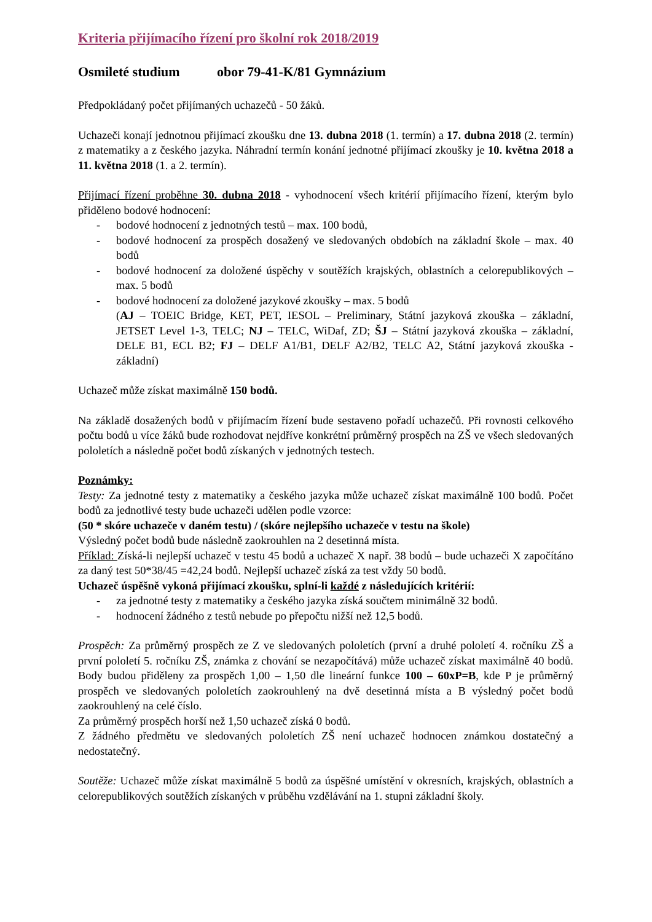Kriteria přijímacího řízení pro školní rok 2018/2019
Osmileté studium obor 79-41-K/81 Gymnázium
Předpokládaný počet přijímaných uchazečů - 50 žáků.
Uchazeči konají jednotnou přijímací zkoušku dne 13. dubna 2018 (1. termín) a 17. dubna 2018 (2. termín) z matematiky a z českého jazyka. Náhradní termín konání jednotné přijímací zkoušky je 10. května 2018 a 11. května 2018 (1. a 2. termín).
Přijímací řízení proběhne 30. dubna 2018 - vyhodnocení všech kritérií přijímacího řízení, kterým bylo přiděleno bodové hodnocení:
- bodové hodnocení z jednotných testů – max. 100 bodů,
- bodové hodnocení za prospěch dosažený ve sledovaných obdobích na základní škole – max. 40 bodů
- bodové hodnocení za doložené úspěchy v soutěžích krajských, oblastních a celorepublikových – max. 5 bodů
- bodové hodnocení za doložené jazykové zkoušky – max. 5 bodů
(AJ – TOEIC Bridge, KET, PET, IESOL – Preliminary, Státní jazyková zkouška – základní, JETSET Level 1-3, TELC; NJ – TELC, WiDaf, ZD; ŠJ – Státní jazyková zkouška – základní, DELE B1, ECL B2; FJ – DELF A1/B1, DELF A2/B2, TELC A2, Státní jazyková zkouška - základní)
Uchazeč může získat maximálně 150 bodů.
Na základě dosažených bodů v přijímacím řízení bude sestaveno pořadí uchazečů. Při rovnosti celkového počtu bodů u více žáků bude rozhodovat nejdříve konkrétní průměrný prospěch na ZŠ ve všech sledovaných pololetích a následně počet bodů získaných v jednotných testech.
Poznámky:
Testy: Za jednotné testy z matematiky a českého jazyka může uchazeč získat maximálně 100 bodů. Počet bodů za jednotlivé testy bude uchazeči udělen podle vzorce:
(50 * skóre uchazeče v daném testu) / (skóre nejlepšího uchazeče v testu na škole)
Výsledný počet bodů bude následně zaokrouhlen na 2 desetinná místa.
Příklad: Získá-li nejlepší uchazeč v testu 45 bodů a uchazeč X např. 38 bodů – bude uchazeči X započítáno za daný test 50*38/45 =42,24 bodů. Nejlepší uchazeč získá za test vždy 50 bodů.
Uchazeč úspěšně vykoná přijímací zkoušku, splní-li každé z následujících kritérií:
- za jednotné testy z matematiky a českého jazyka získá součtem minimálně 32 bodů.
- hodnocení žádného z testů nebude po přepočtu nižší než 12,5 bodů.
Prospěch: Za průměrný prospěch ze Z ve sledovaných pololetích (první a druhé pololetí 4. ročníku ZŠ a první pololetí 5. ročníku ZŠ, známka z chování se nezapočítává) může uchazeč získat maximálně 40 bodů. Body budou přiděleny za prospěch 1,00 – 1,50 dle lineární funkce 100 – 60xP=B, kde P je průměrný prospěch ve sledovaných pololetích zaokrouhlený na dvě desetinná místa a B výsledný počet bodů zaokrouhlený na celé číslo.
Za průměrný prospěch horší než 1,50 uchazeč získá 0 bodů.
Z žádného předmětu ve sledovaných pololetích ZŠ není uchazeč hodnocen známkou dostatečný a nedostatečný.
Soutěže: Uchazeč může získat maximálně 5 bodů za úspěšné umístění v okresních, krajských, oblastních a celorepublikových soutěžích získaných v průběhu vzdělávání na 1. stupni základní školy.